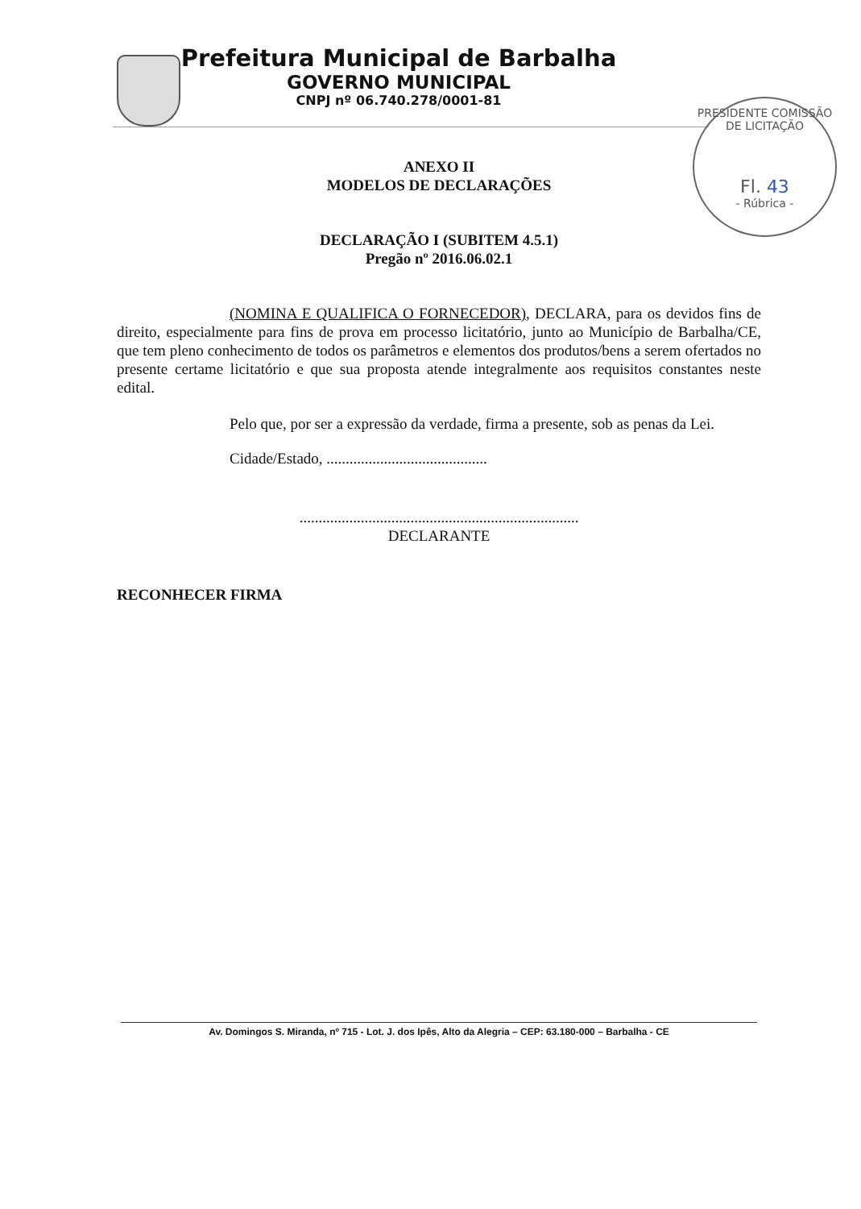Prefeitura Municipal de Barbalha
GOVERNO MUNICIPAL
CNPJ nº 06.740.278/0001-81
PRESIDENTE COMISSÃO DE LICITAÇÃO
Fl. 43
- Rúbrica -
ANEXO II
MODELOS DE DECLARAÇÕES
DECLARAÇÃO I (SUBITEM 4.5.1)
Pregão nº 2016.06.02.1
(NOMINA E QUALIFICA O FORNECEDOR), DECLARA, para os devidos fins de direito, especialmente para fins de prova em processo licitatório, junto ao Município de Barbalha/CE, que tem pleno conhecimento de todos os parâmetros e elementos dos produtos/bens a serem ofertados no presente certame licitatório e que sua proposta atende integralmente aos requisitos constantes neste edital.
Pelo que, por ser a expressão da verdade, firma a presente, sob as penas da Lei.
Cidade/Estado, ..........................................
.........................................................................
DECLARANTE
RECONHECER FIRMA
Av. Domingos S. Miranda, nº 715 - Lot. J. dos Ipês, Alto da Alegria – CEP: 63.180-000 – Barbalha - CE